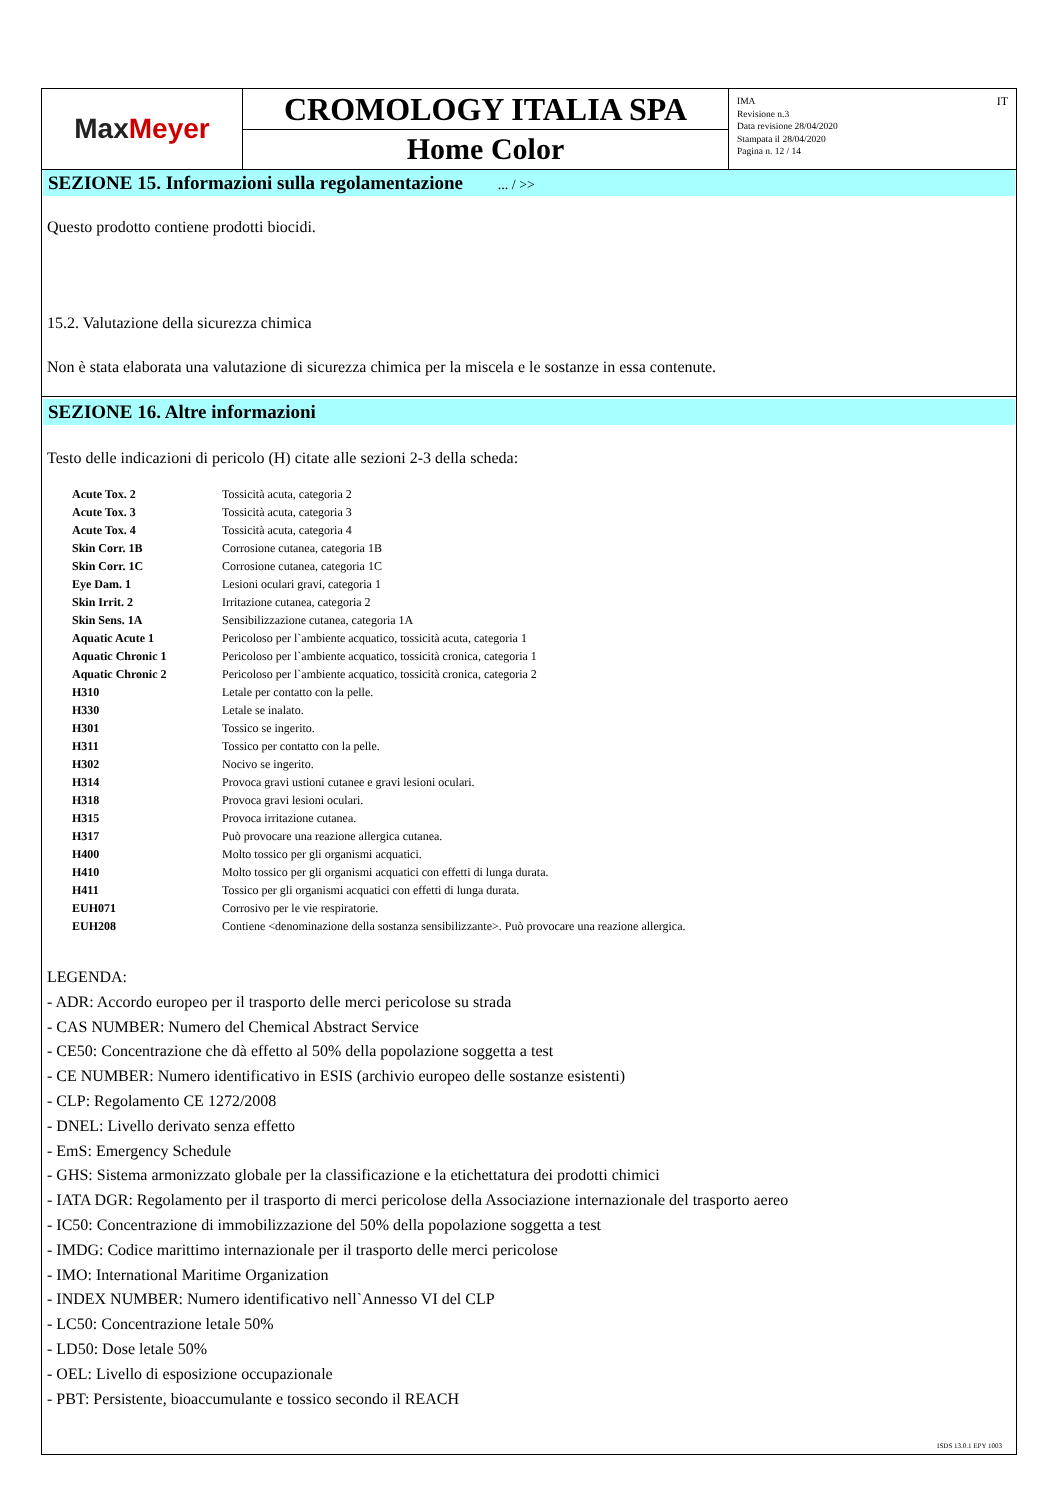Max Meyer
CROMOLOGY ITALIA SPA
Home Color
IMA
Revisione n.3
Data revisione 28/04/2020
Stampata il 28/04/2020
Pagina n. 12 / 14
IT
SEZIONE 15. Informazioni sulla regolamentazione ... / >>
Questo prodotto contiene prodotti biocidi.
15.2. Valutazione della sicurezza chimica
Non è stata elaborata una valutazione di sicurezza chimica per la miscela e le sostanze in essa contenute.
SEZIONE 16. Altre informazioni
Testo delle indicazioni di pericolo (H) citate alle sezioni 2-3 della scheda:
| Acute Tox. 2 | Tossicità acuta, categoria 2 |
| Acute Tox. 3 | Tossicità acuta, categoria 3 |
| Acute Tox. 4 | Tossicità acuta, categoria 4 |
| Skin Corr. 1B | Corrosione cutanea, categoria 1B |
| Skin Corr. 1C | Corrosione cutanea, categoria 1C |
| Eye Dam. 1 | Lesioni oculari gravi, categoria 1 |
| Skin Irrit. 2 | Irritazione cutanea, categoria 2 |
| Skin Sens. 1A | Sensibilizzazione cutanea, categoria 1A |
| Aquatic Acute 1 | Pericoloso per l`ambiente acquatico, tossicità acuta, categoria 1 |
| Aquatic Chronic 1 | Pericoloso per l`ambiente acquatico, tossicità cronica, categoria 1 |
| Aquatic Chronic 2 | Pericoloso per l`ambiente acquatico, tossicità cronica, categoria 2 |
| H310 | Letale per contatto con la pelle. |
| H330 | Letale se inalato. |
| H301 | Tossico se ingerito. |
| H311 | Tossico per contatto con la pelle. |
| H302 | Nocivo se ingerito. |
| H314 | Provoca gravi ustioni cutanee e gravi lesioni oculari. |
| H318 | Provoca gravi lesioni oculari. |
| H315 | Provoca irritazione cutanea. |
| H317 | Può provocare una reazione allergica cutanea. |
| H400 | Molto tossico per gli organismi acquatici. |
| H410 | Molto tossico per gli organismi acquatici con effetti di lunga durata. |
| H411 | Tossico per gli organismi acquatici con effetti di lunga durata. |
| EUH071 | Corrosivo per le vie respiratorie. |
| EUH208 | Contiene <denominazione della sostanza sensibilizzante>. Può provocare una reazione allergica. |
LEGENDA:
- ADR: Accordo europeo per il trasporto delle merci pericolose su strada
- CAS NUMBER: Numero del Chemical Abstract Service
- CE50: Concentrazione che dà effetto al 50% della popolazione soggetta a test
- CE NUMBER: Numero identificativo in ESIS (archivio europeo delle sostanze esistenti)
- CLP: Regolamento CE 1272/2008
- DNEL: Livello derivato senza effetto
- EmS: Emergency Schedule
- GHS: Sistema armonizzato globale per la classificazione e la etichettatura dei prodotti chimici
- IATA DGR: Regolamento per il trasporto di merci pericolose della Associazione internazionale del trasporto aereo
- IC50: Concentrazione di immobilizzazione del 50% della popolazione soggetta a test
- IMDG: Codice marittimo internazionale per il trasporto delle merci pericolose
- IMO: International Maritime Organization
- INDEX NUMBER: Numero identificativo nell`Annesso VI del CLP
- LC50: Concentrazione letale 50%
- LD50: Dose letale 50%
- OEL: Livello di esposizione occupazionale
- PBT: Persistente, bioaccumulante e tossico secondo il REACH
ISDS 13.0.1 EPY 1003